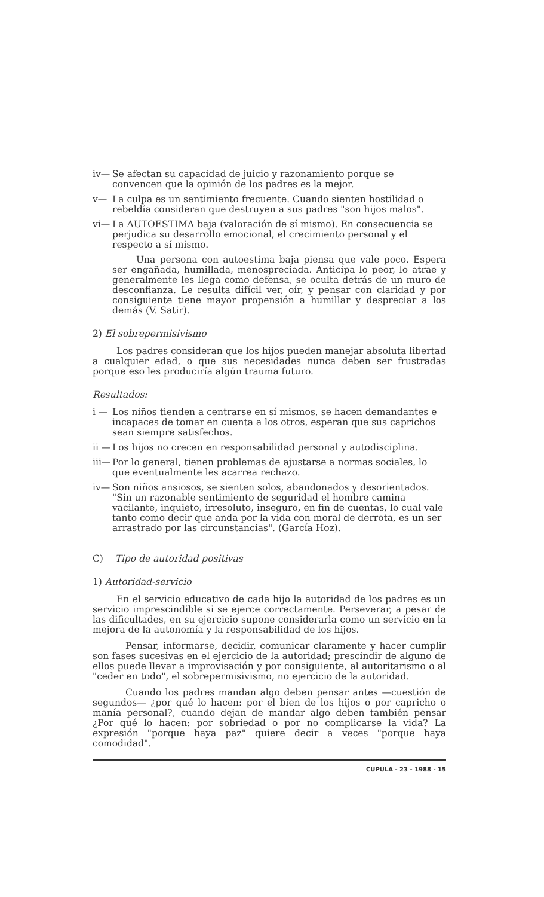iv— Se afectan su capacidad de juicio y razonamiento porque se convencen que la opinión de los padres es la mejor.
v— La culpa es un sentimiento frecuente. Cuando sienten hostilidad o rebeldía consideran que destruyen a sus padres "son hijos malos".
vi— La AUTOESTIMA baja (valoración de sí mismo). En consecuencia se perjudica su desarrollo emocional, el crecimiento personal y el respecto a sí mismo.
Una persona con autoestima baja piensa que vale poco. Espera ser engañada, humillada, menospreciada. Anticipa lo peor, lo atrae y generalmente les llega como defensa, se oculta detrás de un muro de desconfianza. Le resulta difícil ver, oír, y pensar con claridad y por consiguiente tiene mayor propensión a humillar y despreciar a los demás (V. Satir).
2) El sobrepermisivismo
Los padres consideran que los hijos pueden manejar absoluta libertad a cualquier edad, o que sus necesidades nunca deben ser frustradas porque eso les produciría algún trauma futuro.
Resultados:
i — Los niños tienden a centrarse en sí mismos, se hacen demandantes e incapaces de tomar en cuenta a los otros, esperan que sus caprichos sean siempre satisfechos.
ii — Los hijos no crecen en responsabilidad personal y autodisciplina.
iii— Por lo general, tienen problemas de ajustarse a normas sociales, lo que eventualmente les acarrea rechazo.
iv— Son niños ansiosos, se sienten solos, abandonados y desorientados. "Sin un razonable sentimiento de seguridad el hombre camina vacilante, inquieto, irresoluto, inseguro, en fin de cuentas, lo cual vale tanto como decir que anda por la vida con moral de derrota, es un ser arrastrado por las circunstancias". (García Hoz).
C) Tipo de autoridad positivas
1) Autoridad-servicio
En el servicio educativo de cada hijo la autoridad de los padres es un servicio imprescindible si se ejerce correctamente. Perseverar, a pesar de las dificultades, en su ejercicio supone considerarla como un servicio en la mejora de la autonomía y la responsabilidad de los hijos.
Pensar, informarse, decidir, comunicar claramente y hacer cumplir son fases sucesivas en el ejercicio de la autoridad; prescindir de alguno de ellos puede llevar a improvisación y por consiguiente, al autoritarismo o al "ceder en todo", el sobrepermisivismo, no ejercicio de la autoridad.
Cuando los padres mandan algo deben pensar antes —cuestión de segundos— ¿por qué lo hacen: por el bien de los hijos o por capricho o manía personal?, cuando dejan de mandar algo deben también pensar ¿Por qué lo hacen: por sobriedad o por no complicarse la vida? La expresión "porque haya paz" quiere decir a veces "porque haya comodidad".
CUPULA - 23 - 1988 - 15